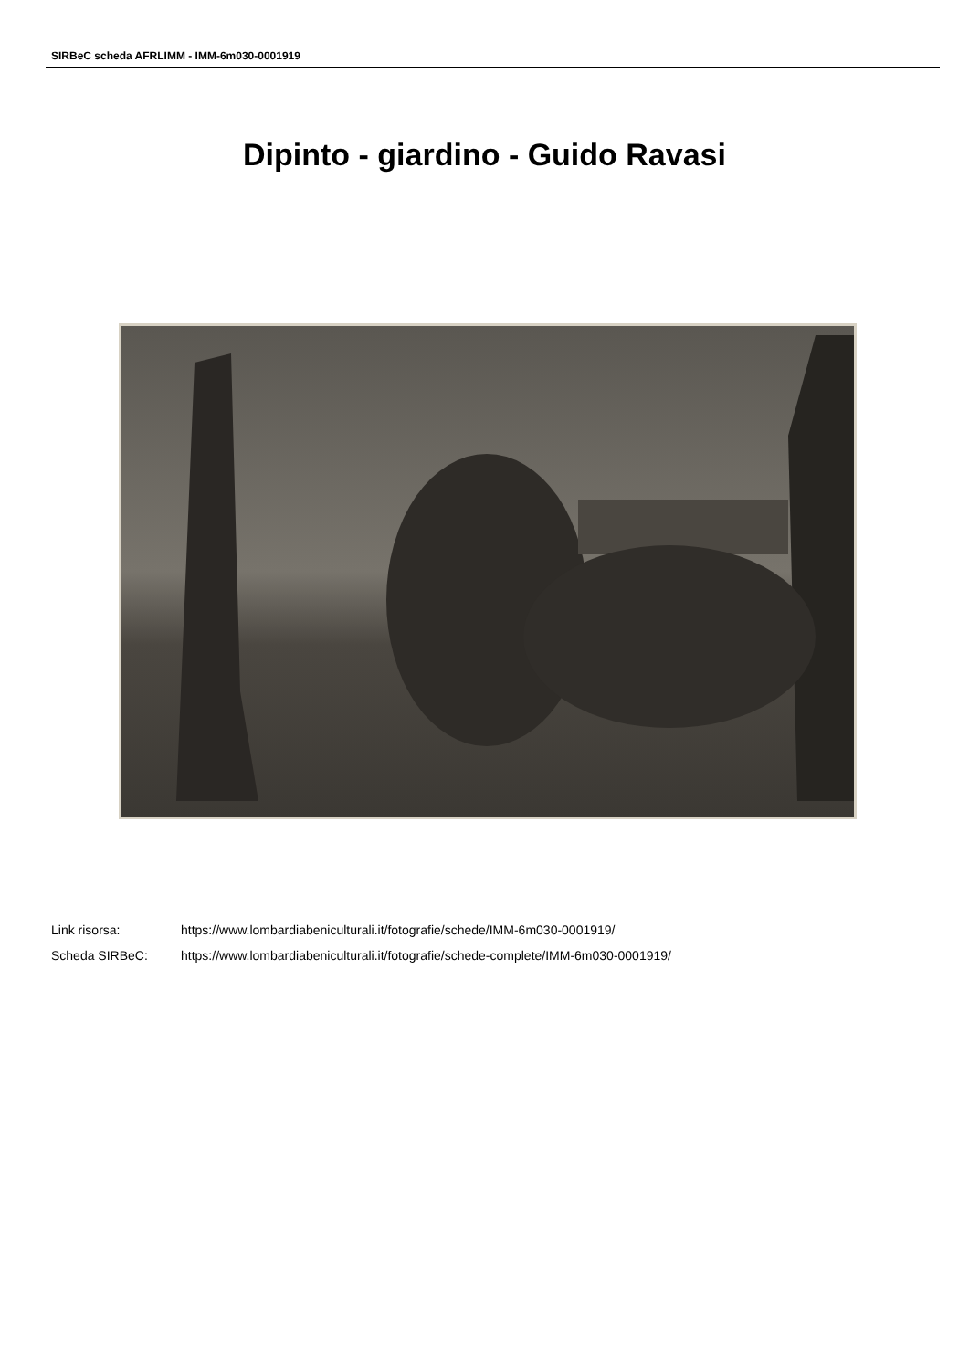SIRBeC scheda AFRLIMM - IMM-6m030-0001919
Dipinto - giardino - Guido Ravasi
Link risorsa: https://www.lombardiabeniculturali.it/fotografie/schede/IMM-6m030-0001919/
Scheda SIRBeC: https://www.lombardiabeniculturali.it/fotografie/schede-complete/IMM-6m030-0001919/